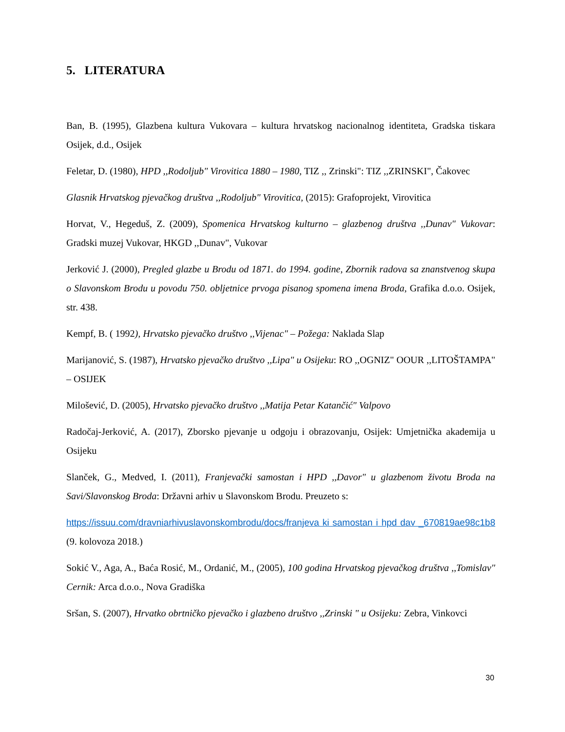5. LITERATURA
Ban, B. (1995), Glazbena kultura Vukovara – kultura hrvatskog nacionalnog identiteta, Gradska tiskara Osijek, d.d., Osijek
Feletar, D. (1980), HPD ,,Rodoljub" Virovitica 1880 – 1980, TIZ ,, Zrinski": TIZ ,,ZRINSKI", Čakovec
Glasnik Hrvatskog pjevačkog društva ,,Rodoljub" Virovitica, (2015): Grafoprojekt, Virovitica
Horvat, V., Hegeduš, Z. (2009), Spomenica Hrvatskog kulturno – glazbenog društva ,,Dunav" Vukovar: Gradski muzej Vukovar, HKGD ,,Dunav", Vukovar
Jerković J. (2000), Pregled glazbe u Brodu od 1871. do 1994. godine, Zbornik radova sa znanstvenog skupa o Slavonskom Brodu u povodu 750. obljetnice prvoga pisanog spomena imena Broda, Grafika d.o.o. Osijek, str. 438.
Kempf, B. ( 1992), Hrvatsko pjevačko društvo ,,Vijenac" – Požega: Naklada Slap
Marijanović, S. (1987), Hrvatsko pjevačko društvo ,,Lipa" u Osijeku: RO ,,OGNIZ" OOUR ,,LITOŠTAMPA" – OSIJEK
Milošević, D. (2005), Hrvatsko pjevačko društvo ,,Matija Petar Katančić" Valpovo
Radočaj-Jerković, A. (2017), Zborsko pjevanje u odgoju i obrazovanju, Osijek: Umjetnička akademija u Osijeku
Slanček, G., Medved, I. (2011), Franjevački samostan i HPD ,,Davor" u glazbenom životu Broda na Savi/Slavonskog Broda: Državni arhiv u Slavonskom Brodu. Preuzeto s:
https://issuu.com/dravniarhivuslavonskombrodu/docs/franjeva ki samostan i hpd dav _670819ae98c1b8 (9. kolovoza 2018.)
Sokić V., Aga, A., Baća Rosić, M., Ordanić, M., (2005), 100 godina Hrvatskog pjevačkog društva ,,Tomislav" Cernik: Arca d.o.o., Nova Gradiška
Sršan, S. (2007), Hrvatko obrtničko pjevačko i glazbeno društvo ,,Zrinski " u Osijeku: Zebra, Vinkovci
30